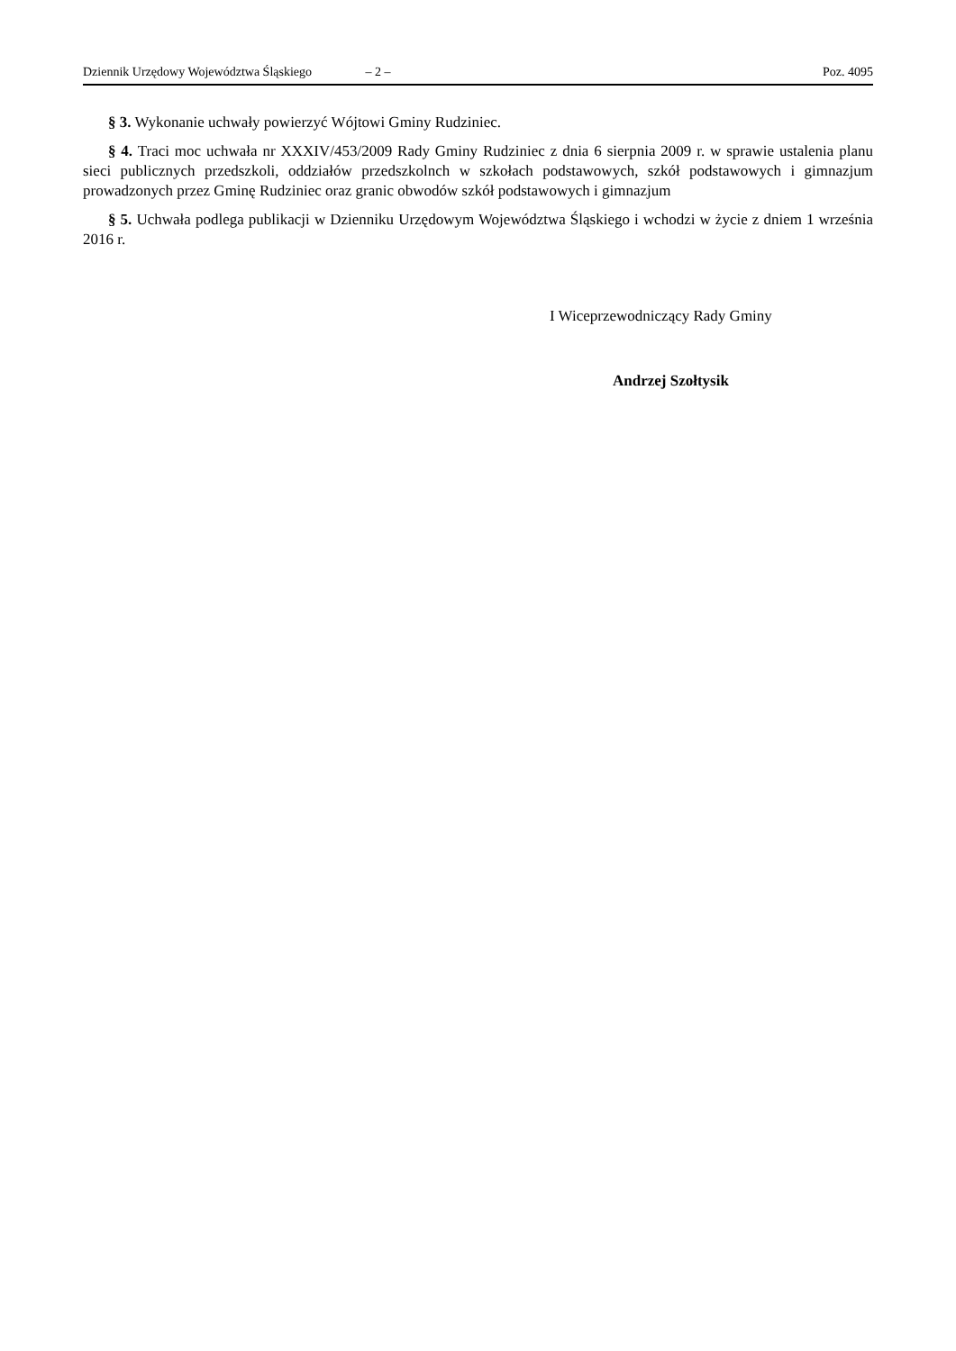Dziennik Urzędowy Województwa Śląskiego – 2 – Poz. 4095
§ 3. Wykonanie uchwały powierzyć Wójtowi Gminy Rudziniec.
§ 4. Traci moc uchwała nr XXXIV/453/2009 Rady Gminy Rudziniec z dnia 6 sierpnia 2009 r. w sprawie ustalenia planu sieci publicznych przedszkoli, oddziałów przedszkolnch w szkołach podstawowych, szkół podstawowych i gimnazjum prowadzonych przez Gminę Rudziniec oraz granic obwodów szkół podstawowych i gimnazjum
§ 5. Uchwała podlega publikacji w Dzienniku Urzędowym Województwa Śląskiego i wchodzi w życie z dniem 1 września 2016 r.
I Wiceprzewodniczący Rady Gminy
Andrzej Szołtysik